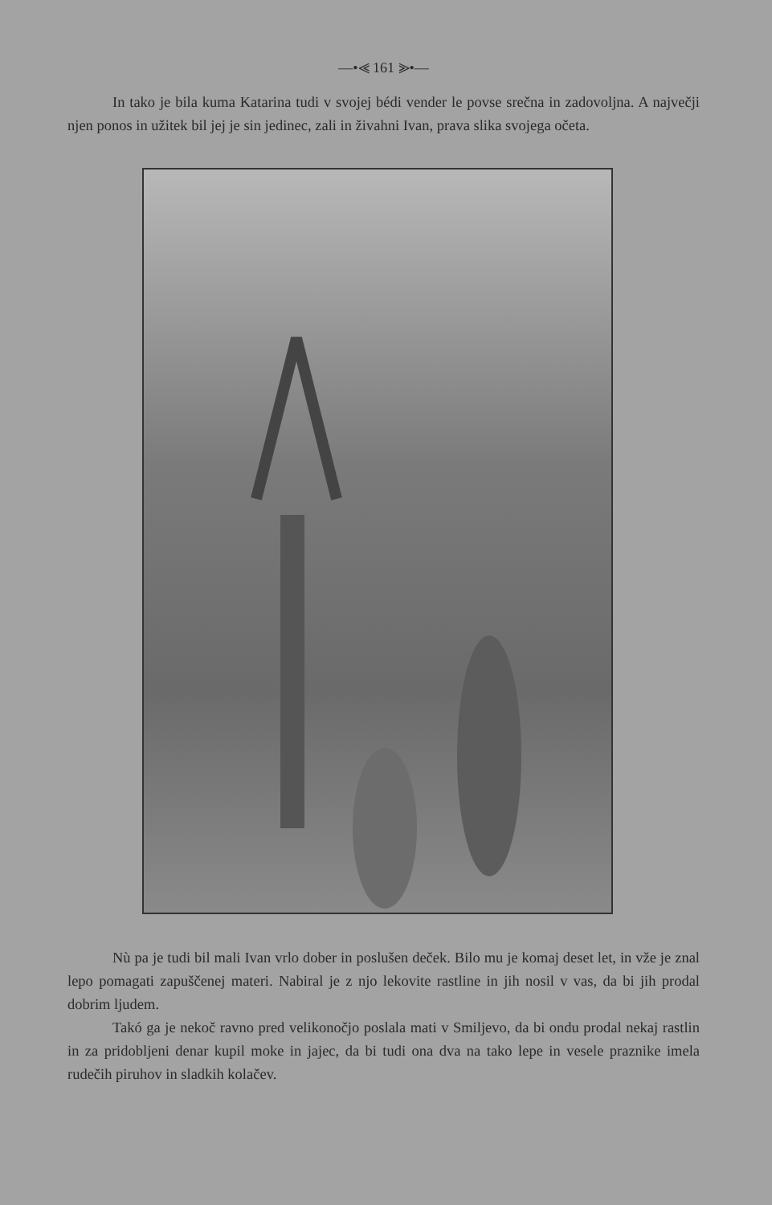—•⪡ 161 ⪢•—
In tako je bila kuma Katarina tudi v svojej bédi vender le povse srečna in zadovoljna. A največji njen ponos in užitek bil jej je sin jedinec, zali in živahni Ivan, prava slika svojega očeta.
Nù pa je tudi bil mali Ivan vrlo dober in poslušen deček. Bilo mu je komaj deset let, in vže je znal lepo pomagati zapuščenej materi. Nabiral je z njo lekovite rastline in jih nosil v vas, da bi jih prodal dobrim ljudem.
Takó ga je nekoč ravno pred velikonočjo poslala mati v Smiljevo, da bi ondu prodal nekaj rastlin in za pridobljeni denar kupil moke in jajec, da bi tudi ona dva na tako lepe in vesele praznike imela rudečih piruhov in sladkih kolačev.